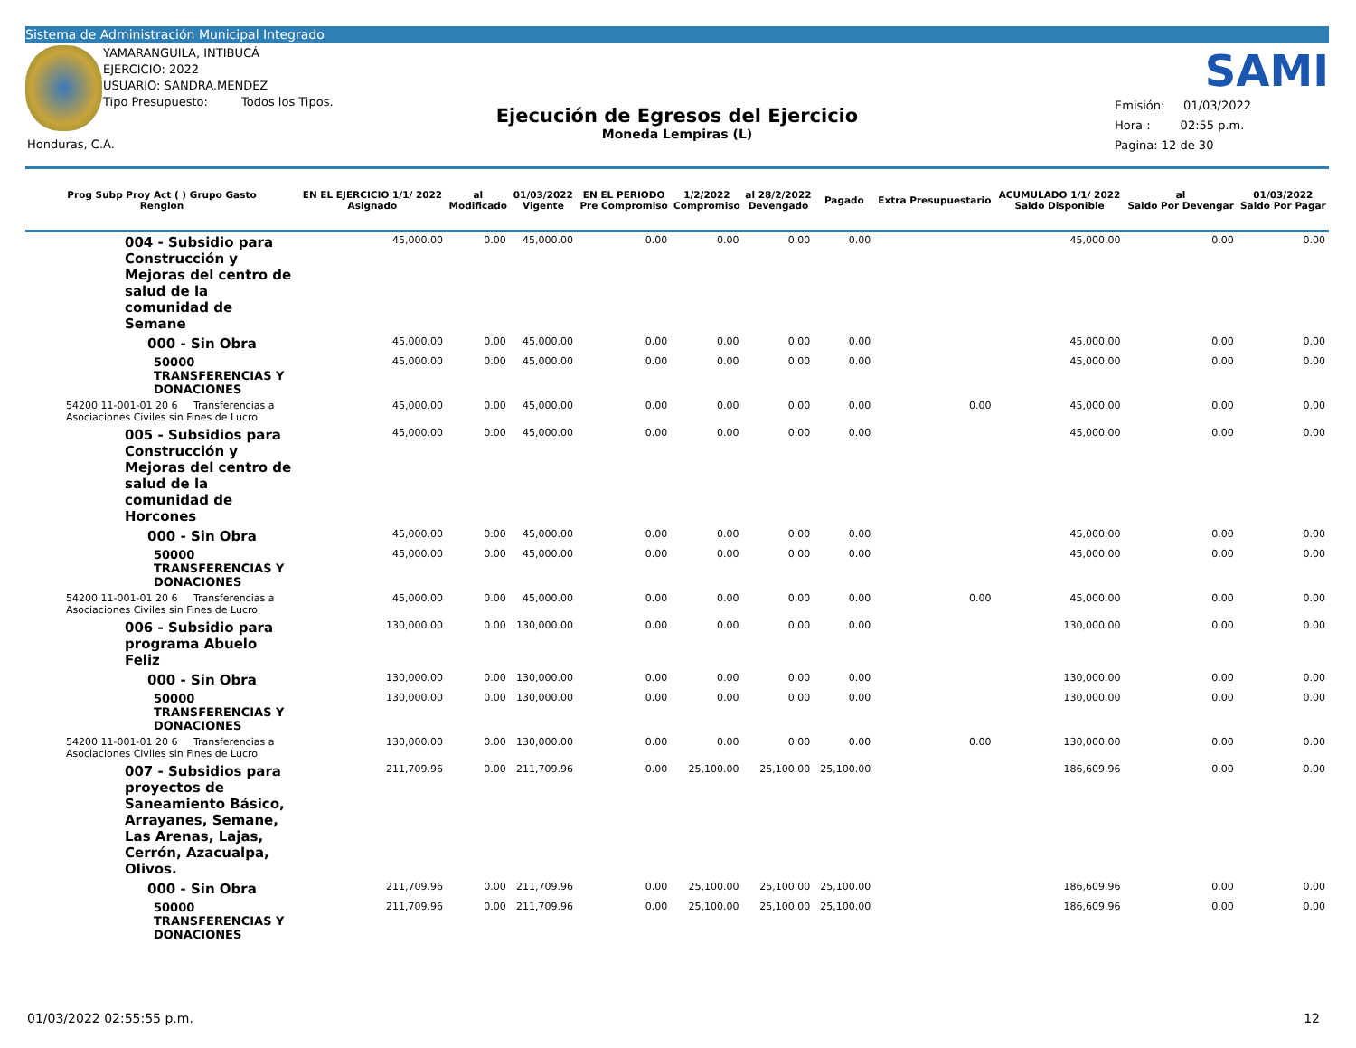Sistema de Administración Municipal Integrado
YAMARANGUILA, INTIBUCÁ
EJERCICIO: 2022
USUARIO: SANDRA.MENDEZ
Tipo Presupuesto: Todos los Tipos.
Ejecución de Egresos del Ejercicio
Moneda Lempiras (L)
SAMI
Emisión: 01/03/2022
Hora : 02:55 p.m.
Pagina: 12 de 30
Honduras, C.A.
| Prog Subp Proy Act ( ) Grupo Gasto Renglon | EN EL EJERCICIO 1/1/ 2022 Asignado | al Modificado | 01/03/2022 Vigente | EN EL PERIODO Pre Compromiso | 1/2/2022 Compromiso | al 28/2/2022 Devengado | Pagado | Extra Presupuestario | ACUMULADO 1/1/ 2022 Saldo Disponible | al Saldo Por Devengar | 01/03/2022 Saldo Por Pagar |
| --- | --- | --- | --- | --- | --- | --- | --- | --- | --- | --- | --- |
| 004 - Subsidio para Construcción y Mejoras del centro de salud de la comunidad de Semane | 45,000.00 | 0.00 | 45,000.00 | 0.00 | 0.00 | 0.00 | 0.00 | | 45,000.00 | 0.00 | 0.00 |
| 000 - Sin Obra | 45,000.00 | 0.00 | 45,000.00 | 0.00 | 0.00 | 0.00 | 0.00 | | 45,000.00 | 0.00 | 0.00 |
| 50000 TRANSFERENCIAS Y DONACIONES | 45,000.00 | 0.00 | 45,000.00 | 0.00 | 0.00 | 0.00 | 0.00 | | 45,000.00 | 0.00 | 0.00 |
| 54200 11-001-01 20 6 Transferencias a Asociaciones Civiles sin Fines de Lucro | 45,000.00 | 0.00 | 45,000.00 | 0.00 | 0.00 | 0.00 | 0.00 | 0.00 | 45,000.00 | 0.00 | 0.00 |
| 005 - Subsidios para Construcción y Mejoras del centro de salud de la comunidad de Horcones | 45,000.00 | 0.00 | 45,000.00 | 0.00 | 0.00 | 0.00 | 0.00 | | 45,000.00 | 0.00 | 0.00 |
| 000 - Sin Obra | 45,000.00 | 0.00 | 45,000.00 | 0.00 | 0.00 | 0.00 | 0.00 | | 45,000.00 | 0.00 | 0.00 |
| 50000 TRANSFERENCIAS Y DONACIONES | 45,000.00 | 0.00 | 45,000.00 | 0.00 | 0.00 | 0.00 | 0.00 | | 45,000.00 | 0.00 | 0.00 |
| 54200 11-001-01 20 6 Transferencias a Asociaciones Civiles sin Fines de Lucro | 45,000.00 | 0.00 | 45,000.00 | 0.00 | 0.00 | 0.00 | 0.00 | 0.00 | 45,000.00 | 0.00 | 0.00 |
| 006 - Subsidio para programa Abuelo Feliz | 130,000.00 | 0.00 | 130,000.00 | 0.00 | 0.00 | 0.00 | 0.00 | | 130,000.00 | 0.00 | 0.00 |
| 000 - Sin Obra | 130,000.00 | 0.00 | 130,000.00 | 0.00 | 0.00 | 0.00 | 0.00 | | 130,000.00 | 0.00 | 0.00 |
| 50000 TRANSFERENCIAS Y DONACIONES | 130,000.00 | 0.00 | 130,000.00 | 0.00 | 0.00 | 0.00 | 0.00 | | 130,000.00 | 0.00 | 0.00 |
| 54200 11-001-01 20 6 Transferencias a Asociaciones Civiles sin Fines de Lucro | 130,000.00 | 0.00 | 130,000.00 | 0.00 | 0.00 | 0.00 | 0.00 | 0.00 | 130,000.00 | 0.00 | 0.00 |
| 007 - Subsidios para proyectos de Saneamiento Básico, Arrayanes, Semane, Las Arenas, Lajas, Cerrón, Azacualpa, Olivos. | 211,709.96 | 0.00 | 211,709.96 | 0.00 | 25,100.00 | 25,100.00 | 25,100.00 | | 186,609.96 | 0.00 | 0.00 |
| 000 - Sin Obra | 211,709.96 | 0.00 | 211,709.96 | 0.00 | 25,100.00 | 25,100.00 | 25,100.00 | | 186,609.96 | 0.00 | 0.00 |
| 50000 TRANSFERENCIAS Y DONACIONES | 211,709.96 | 0.00 | 211,709.96 | 0.00 | 25,100.00 | 25,100.00 | 25,100.00 | | 186,609.96 | 0.00 | 0.00 |
01/03/2022 02:55:55 p.m. 12